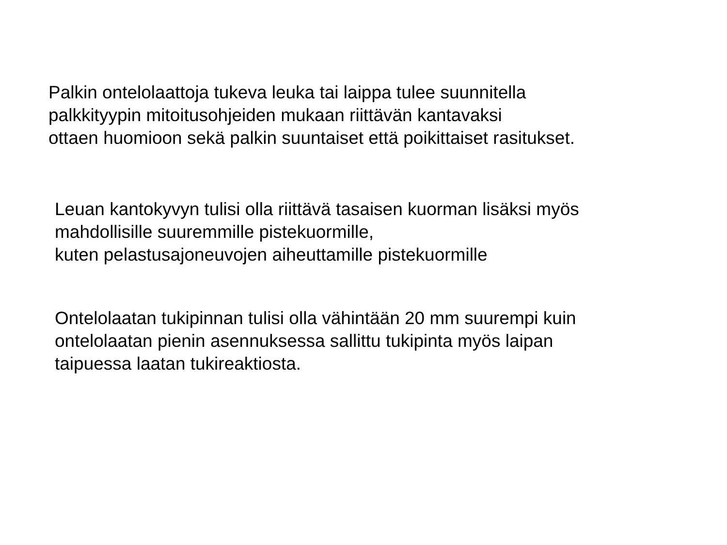Palkin ontelolaattoja tukeva leuka tai laippa tulee suunnitella
palkkityypin mitoitusohjeiden mukaan riittävän kantavaksi
ottaen huomioon sekä palkin suuntaiset että poikittaiset rasitukset.
Leuan kantokyvyn tulisi olla riittävä tasaisen kuorman lisäksi myös
mahdollisille suuremmille pistekuormille,
kuten pelastusajoneuvojen aiheuttamille pistekuormille
Ontelolaatan tukipinnan tulisi olla vähintään 20 mm suurempi kuin
ontelolaatan pienin asennuksessa sallittu tukipinta myös laipan
taipuessa laatan tukireaktiosta.